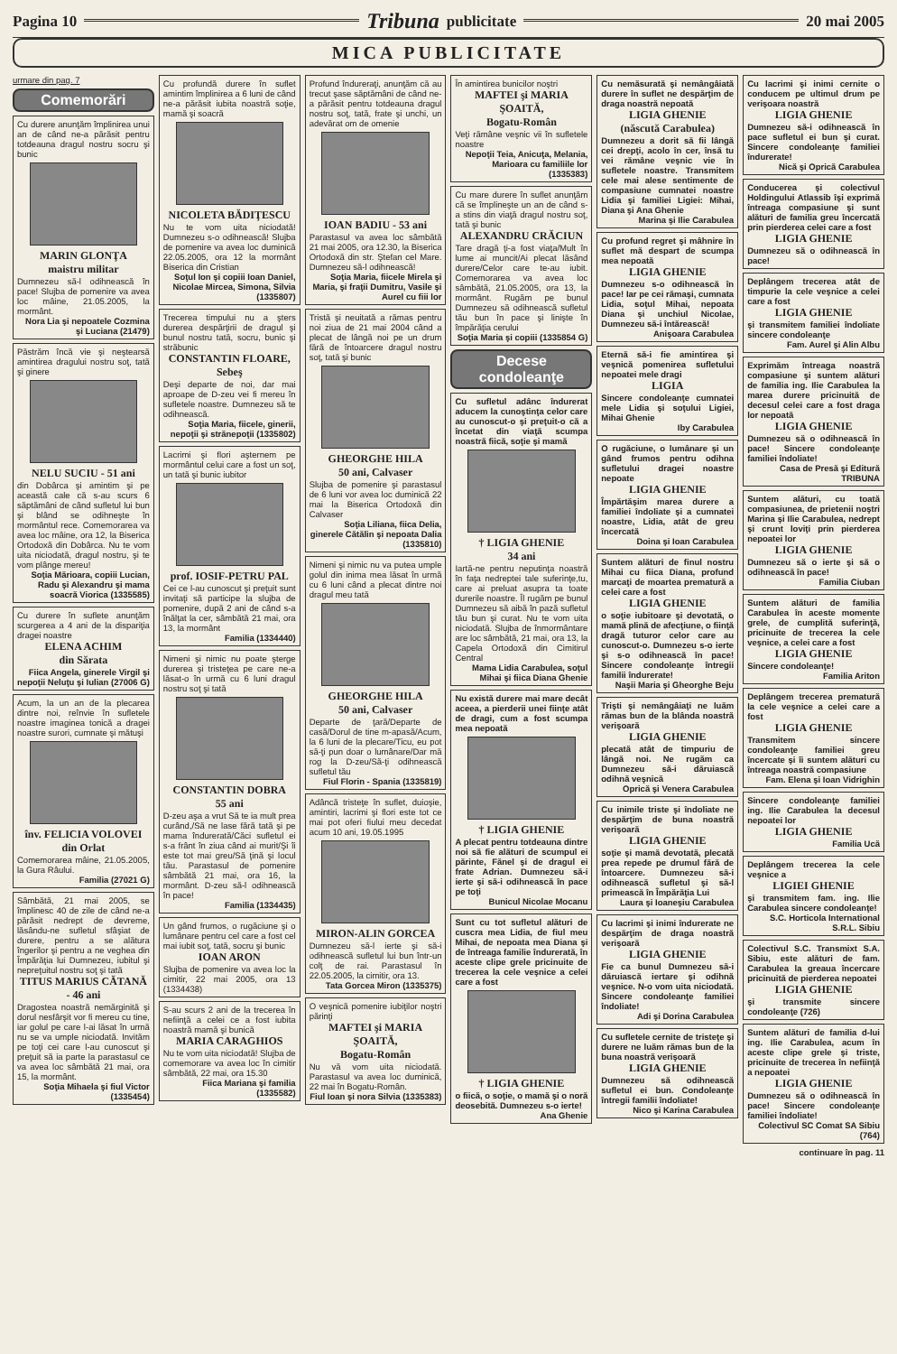Pagina 10 Tribuna publicitate 20 mai 2005
MICA PUBLICITATE
urmare din pag. 7
Comemorări
Cu durere anunţăm împlinirea unui an de când ne-a părăsit pentru totdeauna dragul nostru socru şi bunic
MARIN GLONŢA
maistru militar
Dumnezeu să-l odihnească în pace! Slujba de pomenire va avea loc mâine, 21.05.2005, la mormânt.
Nora Lia şi nepoatele Cozmina şi Luciana (21479)
Păstrăm încă vie şi neştearsă amintirea dragului nostru soţ, tată şi ginere
NELU SUCIU - 51 ani
din Dobârca şi amintim şi pe această cale că s-au scurs 6 săptămâni de când sufletul lui bun şi blând se odihneşte în mormântul rece. Comemorarea va avea loc mâine, ora 12, la Biserica Ortodoxă din Dobârca. Nu te vom uita niciodată, dragul nostru, şi te vom plânge mereu!
Soţia Mărioara, copiii Lucian, Radu şi Alexandru şi mama soacră Viorica (1335585)
Cu durere în suflete anunţăm scurgerea a 4 ani de la dispariţia dragei noastre
ELENA ACHIM
din Sărata
Fiica Angela, ginerele Virgil şi nepoţii Neluţu şi Iulian (27006 G)
Acum, la un an de la plecarea dintre noi, reînvie în sufletele noastre imaginea tonică a dragei noastre surori, cumnate şi mătuşi
înv. FELICIA VOLOVEI
din Orlat
Comemorarea mâine, 21.05.2005, la Gura Râului.
Familia (27021 G)
Sâmbătă, 21 mai 2005, se împlinesc 40 de zile de când ne-a părăsit nedrept de devreme, lăsându-ne sufletul sfâşiat de durere, pentru a se alătura îngerilor şi pentru a ne veghea din Împărăţia lui Dumnezeu, iubitul şi nepreţuitul nostru soţ şi tată
TITUS MARIUS CĂTANĂ - 46 ani
Dragostea noastră nemărginită şi dorul nesfârşit vor fi mereu cu tine, iar golul pe care l-ai lăsat în urmă nu se va umple niciodată. Invităm pe toţi cei care l-au cunoscut şi preţuit să ia parte la parastasul ce va avea loc sâmbătă 21 mai, ora 15, la mormânt.
Soţia Mihaela şi fiul Victor (1335454)
Cu profundă durere în suflet amintim împlinirea a 6 luni de când ne-a părăsit iubita noastră soţie, mamă şi soacră
NICOLETA BĂDIŢESCU
Nu te vom uita niciodată! Dumnezeu s-o odihnească! Slujba de pomenire va avea loc duminică 22.05.2005, ora 12 la mormânt Biserica din Cristian
Soţul Ion şi copiii Ioan Daniel, Nicolae Mircea, Simona, Silvia (1335807)
Trecerea timpului nu a şters durerea despărţirii de dragul şi bunul nostru tată, socru, bunic şi străbunic
CONSTANTIN FLOARE, Sebeş
Deşi departe de noi, dar mai aproape de D-zeu vei fi mereu în sufletele noastre. Dumnezeu să te odihnească.
Soţia Maria, fiicele, ginerii, nepoţii şi strănepoţii (1335802)
Lacrimi şi flori aşternem pe mormântul celui care a fost un soţ, un tată şi bunic iubitor
prof. IOSIF-PETRU PAL
Cei ce l-au cunoscut şi preţuit sunt invitaţi să participe la slujba de pomenire, după 2 ani de când s-a înălţat la cer, sâmbătă 21 mai, ora 13, la mormânt
Familia (1334440)
Nimeni şi nimic nu poate şterge durerea şi tristeţea pe care ne-a lăsat-o în urmă cu 6 luni dragul nostru soţ şi tată
CONSTANTIN DOBRA
55 ani
D-zeu aşa a vrut Să te ia mult prea curând,/Să ne lase fără tată şi pe mama îndurerată/Căci sufletul ei s-a frânt în ziua când ai murit/Şi îi este tot mai greu/Să ţină şi locul tău. Parastasul de pomenire sâmbătă 21 mai, ora 16, la mormânt. D-zeu să-l odihnească în pace!
Familia (1334435)
Un gând frumos, o rugăciune şi o lumânare pentru cel care a fost cel mai iubit soţ, tată, socru şi bunic
IOAN ARON
Slujba de pomenire va avea loc la cimitir, 22 mai 2005, ora 13 (1334438)
S-au scurs 2 ani de la trecerea în nefiinţă a celei ce a fost iubita noastră mamă şi bunică
MARIA CARAGHIOS
Nu te vom uita niciodată! Slujba de comemorare va avea loc în cimitir sâmbătă, 22 mai, ora 15.30
Fiica Mariana şi familia (1335582)
Profund îndureraţi, anunţăm că au trecut şase săptămâni de când ne-a părăsit pentru totdeauna dragul nostru soţ, tată, frate şi unchi, un adevărat om de omenie
IOAN BADIU - 53 ani
Parastasul va avea loc sâmbătă 21 mai 2005, ora 12.30, la Biserica Ortodoxă din str. Ştefan cel Mare. Dumnezeu să-l odihnească!
Soţia Maria, fiicele Mirela şi Maria, şi fraţii Dumitru, Vasile şi Aurel cu fiii lor
Tristă şi neuitată a rămas pentru noi ziua de 21 mai 2004 când a plecat de lângă noi pe un drum fără de întoarcere dragul nostru soţ, tată şi bunic
GHEORGHE HILA
50 ani, Calvaser
Slujba de pomenire şi parastasul de 6 luni vor avea loc duminică 22 mai la Biserica Ortodoxă din Calvaser
Soţia Liliana, fiica Delia, ginerele Cătălin şi nepoata Dalia (1335810)
Nimeni şi nimic nu va putea umple golul din inima mea lăsat în urmă cu 6 luni când a plecat dintre noi dragul meu tată
GHEORGHE HILA
50 ani, Calvaser
Departe de ţară/Departe de casă/Dorul de tine m-apasă/Acum, la 6 luni de la plecare/Ticu, eu pot să-ţi pun doar o lumânare/Dar mă rog la D-zeu/Să-ţi odihnească sufletul tău
Fiul Florin - Spania (1335819)
Adâncă tristeţe în suflet, duioşie, amintiri, lacrimi şi flori este tot ce mai pot oferi fiului meu decedat acum 10 ani, 19.05.1995
MIRON-ALIN GORCEA
Dumnezeu să-l ierte şi să-i odihnească sufletul lui bun într-un colţ de rai. Parastasul în 22.05.2005, la cimitir, ora 13.
Tata Gorcea Miron (1335375)
O veşnică pomenire iubiţilor noştri părinţi
MAFTEI şi MARIA ŞOAITĂ,
Bogatu-Român
Nu vă vom uita niciodată. Parastasul va avea loc duminică, 22 mai în Bogatu-Român.
Fiul Ioan şi nora Silvia (1335383)
În amintirea bunicilor noştri
MAFTEI şi MARIA ŞOAITĂ,
Bogatu-Român
Veţi rămâne veşnic vii în sufletele noastre
Nepoţii Teia, Anicuţa, Melania, Marioara cu familiile lor (1335383)
Cu mare durere în suflet anunţăm că se împlineşte un an de când s-a stins din viaţă dragul nostru soţ, tată şi bunic
ALEXANDRU CRĂCIUN
Tare dragă ţi-a fost viaţa/Mult în lume ai muncit/Ai plecat lăsând durere/Celor care te-au iubit. Comemorarea va avea loc sâmbătă, 21.05.2005, ora 13, la mormânt. Rugăm pe bunul Dumnezeu să odihnească sufletul tău bun în pace şi linişte în împărăţia cerului
Soţia Maria şi copiii (1335854 G)
Decese condoleanţe
Cu sufletul adânc îndurerat aducem la cunoştinţa celor care au cunoscut-o şi preţuit-o că a încetat din viaţă scumpa noastră fiică, soţie şi mamă
† LIGIA GHENIE
34 ani
Iartă-ne pentru neputinţa noastră în faţa nedreptei tale suferinţe,tu, care ai preluat asupra ta toate durerile noastre. Îl rugăm pe bunul Dumnezeu să aibă în pază sufletul tău bun şi curat. Nu te vom uita niciodată. Slujba de înmormântare are loc sâmbătă, 21 mai, ora 13, la Capela Ortodoxă din Cimitirul Central
Mama Lidia Carabulea, soţul Mihai şi fiica Diana Ghenie
Nu există durere mai mare decât aceea, a pierderii unei fiinţe atât de dragi, cum a fost scumpa mea nepoată
† LIGIA GHENIE
A plecat pentru totdeauna dintre noi să fie alături de scumpul ei părinte, Fănel şi de dragul ei frate Adrian. Dumnezeu să-i ierte şi să-i odihnească în pace pe toţi
Bunicul Nicolae Mocanu
Sunt cu tot sufletul alături de cuscra mea Lidia, de fiul meu Mihai, de nepoata mea Diana şi de întreaga familie îndurerată, în aceste clipe grele pricinuite de trecerea la cele veşnice a celei care a fost
† LIGIA GHENIE
o fiică, o soţie, o mamă şi o noră deosebită. Dumnezeu s-o ierte!
Ana Ghenie
Cu nemăsurată şi nemângâiată durere în suflet ne despărţim de draga noastră nepoată
LIGIA GHENIE
(născută Carabulea)
Dumnezeu a dorit să fii lângă cei drepţi, acolo în cer, însă tu vei rămâne veşnic vie în sufletele noastre. Transmitem cele mai alese sentimente de compasiune cumnatei noastre Lidia şi familiei Ligiei: Mihai, Diana şi Ana Ghenie
Marina şi Ilie Carabulea
Cu profund regret şi mâhnire în suflet mă despart de scumpa mea nepoată
LIGIA GHENIE
Dumnezeu s-o odihnească în pace! Iar pe cei rămaşi, cumnata Lidia, soţul Mihai, nepoata Diana şi unchiul Nicolae, Dumnezeu să-i întărească!
Anişoara Carabulea
Eternă să-i fie amintirea şi veşnică pomenirea sufletului nepoatei mele dragi
LIGIA
Sincere condoleanţe cumnatei mele Lidia şi soţului Ligiei, Mihai Ghenie
Iby Carabulea
O rugăciune, o lumânare şi un gând frumos pentru odihna sufletului dragei noastre nepoate
LIGIA GHENIE
Împărtăşim marea durere a familiei îndoliate şi a cumnatei noastre, Lidia, atât de greu încercată
Doina şi Ioan Carabulea
Suntem alături de finul nostru Mihai cu fiica Diana, profund marcaţi de moartea prematură a celei care a fost
LIGIA GHENIE
o soţie iubitoare şi devotată, o mamă plină de afecţiune, o fiinţă dragă tuturor celor care au cunoscut-o. Dumnezeu s-o ierte şi s-o odihnească în pace! Sincere condoleanţe întregii familii îndurerate!
Naşii Maria şi Gheorghe Beju
Trişti şi nemângâiaţi ne luăm rămas bun de la blânda noastră verişoară
LIGIA GHENIE
plecată atât de timpuriu de lângă noi. Ne rugăm ca Dumnezeu să-i dăruiască odihnă veşnică
Oprică şi Venera Carabulea
Cu inimile triste şi îndoliate ne despărţim de buna noastră verişoară
LIGIA GHENIE
soţie şi mamă devotată, plecată prea repede pe drumul fără de întoarcere. Dumnezeu să-i odihnească sufletul şi să-l primească în Împărăţia Lui
Laura şi Ioaneşiu Carabulea
Cu lacrimi şi inimi îndurerate ne despărţim de draga noastră verişoară
LIGIA GHENIE
Fie ca bunul Dumnezeu să-i dăruiască iertare şi odihnă veşnice. N-o vom uita niciodată. Sincere condoleanţe familiei îndoliate!
Adi şi Dorina Carabulea
Cu sufletele cernite de tristeţe şi durere ne luăm rămas bun de la buna noastră verişoară
LIGIA GHENIE
Dumnezeu să odihnească sufletul ei bun. Condoleanţe întregii familii îndoliate!
Nico şi Karina Carabulea
Cu lacrimi şi inimi cernite o conducem pe ultimul drum pe verişoara noastră
LIGIA GHENIE
Dumnezeu să-i odihnească în pace sufletul ei bun şi curat. Sincere condoleanţe familiei îndurerate!
Nică şi Oprică Carabulea
Conducerea şi colectivul Holdingului Atlassib îşi exprimă întreaga compasiune şi sunt alături de familia greu încercată prin pierderea celei care a fost
LIGIA GHENIE
Dumnezeu să o odihnească în pace!
Deplângem trecerea atât de timpurie la cele veşnice a celei care a fost
LIGIA GHENIE
şi transmitem familiei îndoliate sincere condoleanţe
Fam. Aurel şi Alin Albu
Exprimăm întreaga noastră compasiune şi suntem alături de familia ing. Ilie Carabulea la marea durere pricinuită de decesul celei care a fost draga lor nepoată
LIGIA GHENIE
Dumnezeu să o odihnească în pace! Sincere condoleanţe familiei îndoliate!
Casa de Presă şi Editură TRIBUNA
Suntem alături, cu toată compasiunea, de prietenii noştri Marina şi Ilie Carabulea, nedrept şi crunt loviţi prin pierderea nepoatei lor
LIGIA GHENIE
Dumnezeu să o ierte şi să o odihnească în pace!
Familia Ciuban
Suntem alături de familia Carabulea în aceste momente grele, de cumplită suferinţă, pricinuite de trecerea la cele veşnice, a celei care a fost
LIGIA GHENIE
Sincere condoleanţe!
Familia Ariton
Deplângem trecerea prematură la cele veşnice a celei care a fost
LIGIA GHENIE
Transmitem sincere condoleanţe familiei greu încercate şi îi suntem alături cu întreaga noastră compasiune
Fam. Elena şi Ioan Vidrighin
Sincere condoleanţe familiei ing. Ilie Carabulea la decesul nepoatei lor
LIGIA GHENIE
Familia Ucă
Deplângem trecerea la cele veşnice a
LIGIEI GHENIE
şi transmitem fam. ing. Ilie Carabulea sincere condoleanţe!
S.C. Horticola International S.R.L. Sibiu
Colectivul S.C. Transmixt S.A. Sibiu, este alături de fam. Carabulea la greaua încercare pricinuită de pierderea nepoatei
LIGIA GHENIE
şi transmite sincere condoleanţe (726)
Suntem alături de familia d-lui ing. Ilie Carabulea, acum în aceste clipe grele şi triste, pricinuite de trecerea în nefiinţă a nepoatei
LIGIA GHENIE
Dumnezeu să o odihnească în pace! Sincere condoleanţe familiei îndoliate!
Colectivul SC Comat SA Sibiu (764)
continuare în pag. 11